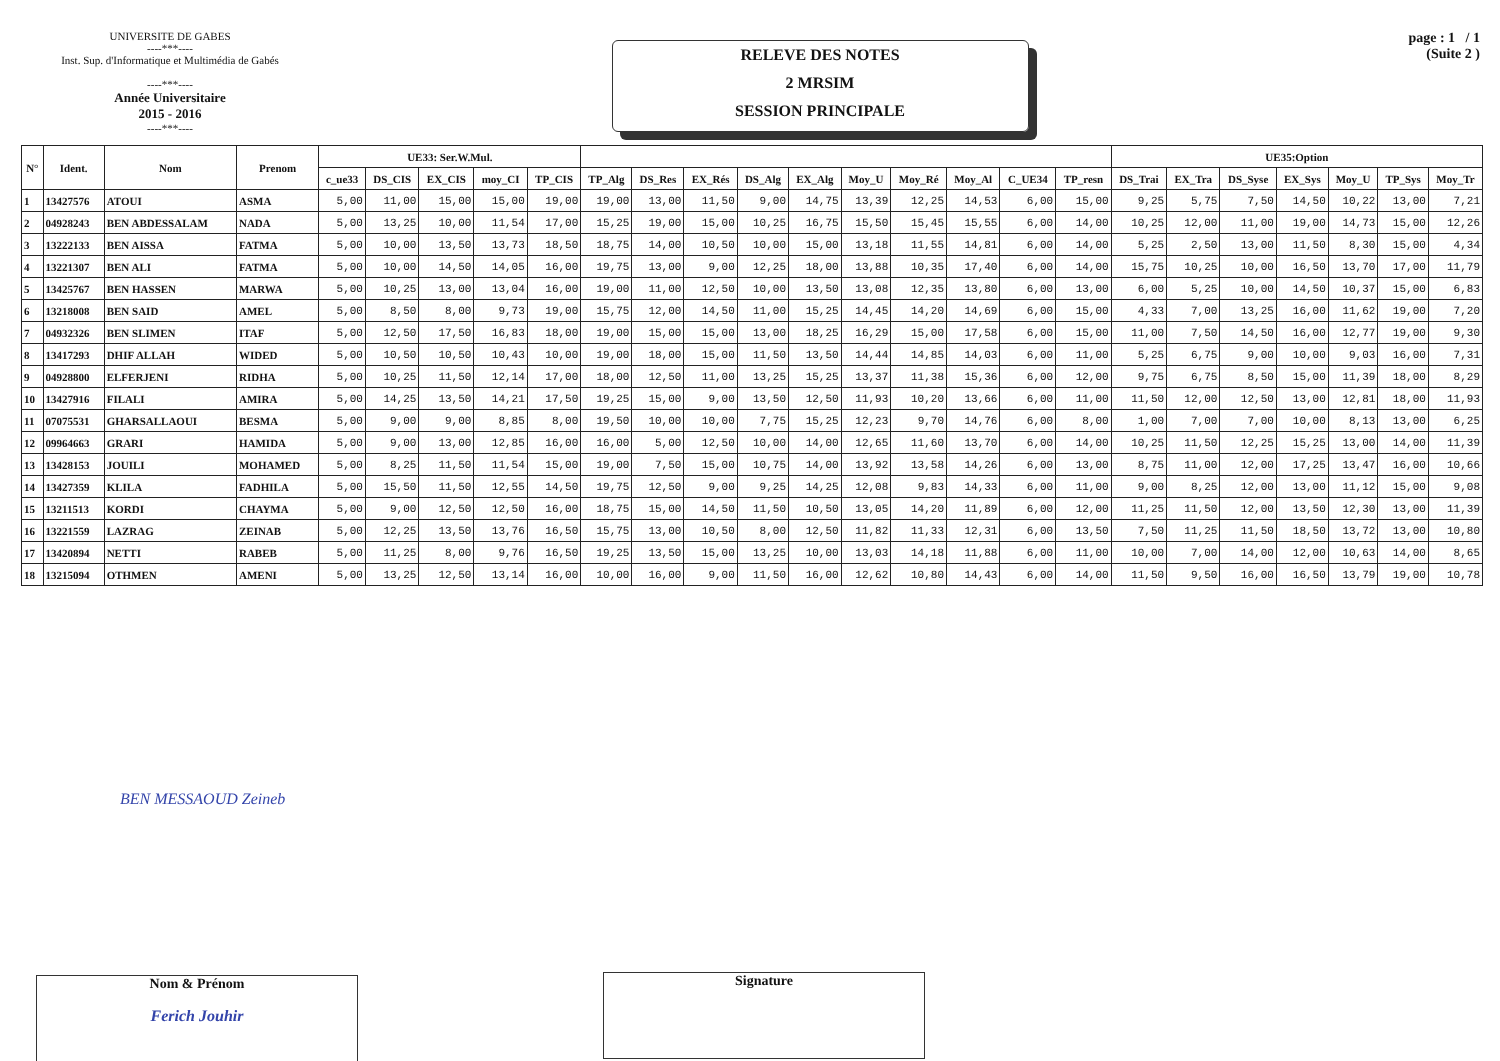UNIVERSITE DE GABES
----***----
Inst. Sup. d'Informatique et Multimédia de Gabés
----***----
Année Universitaire
2015 - 2016
----***----
RELEVE DES NOTES
2 MRSIM
SESSION PRINCIPALE
page : 1 / 1
(Suite 2 )
| N° | Ident. | Nom | Prenom | UE33: Ser.W.Mul. | | | | | | | | | | | | | | | UE35:Option | | | | | | |
| --- | --- | --- | --- | --- | --- | --- | --- | --- | --- | --- | --- | --- | --- | --- | --- | --- | --- | --- | --- | --- | --- | --- | --- | --- | --- |
| | | | | c_ue33 | DS_CIS | EX_CIS | moy_CI | TP_CIS | TP_Alg | DS_Res | EX_Rés | DS_Alg | EX_Alg | Moy_U | Moy_Ré | Moy_Al | C_UE34 | TP_resn | DS_Trai | EX_Tra | DS_Syse | EX_Sys | Moy_U | TP_Sys | Moy_Tr |
| 1 | 13427576 | ATOUI | ASMA | 5,00 | 11,00 | 15,00 | 15,00 | 19,00 | 19,00 | 13,00 | 11,50 | 9,00 | 14,75 | 13,39 | 12,25 | 14,53 | 6,00 | 15,00 | 9,25 | 5,75 | 7,50 | 14,50 | 10,22 | 13,00 | 7,21 |
| 2 | 04928243 | BEN ABDESSALAM | NADA | 5,00 | 13,25 | 10,00 | 11,54 | 17,00 | 15,25 | 19,00 | 15,00 | 10,25 | 16,75 | 15,50 | 15,45 | 15,55 | 6,00 | 14,00 | 10,25 | 12,00 | 11,00 | 19,00 | 14,73 | 15,00 | 12,26 |
| 3 | 13222133 | BEN AISSA | FATMA | 5,00 | 10,00 | 13,50 | 13,73 | 18,50 | 18,75 | 14,00 | 10,50 | 10,00 | 15,00 | 13,18 | 11,55 | 14,81 | 6,00 | 14,00 | 5,25 | 2,50 | 13,00 | 11,50 | 8,30 | 15,00 | 4,34 |
| 4 | 13221307 | BEN ALI | FATMA | 5,00 | 10,00 | 14,50 | 14,05 | 16,00 | 19,75 | 13,00 | 9,00 | 12,25 | 18,00 | 13,88 | 10,35 | 17,40 | 6,00 | 14,00 | 15,75 | 10,25 | 10,00 | 16,50 | 13,70 | 17,00 | 11,79 |
| 5 | 13425767 | BEN HASSEN | MARWA | 5,00 | 10,25 | 13,00 | 13,04 | 16,00 | 19,00 | 11,00 | 12,50 | 10,00 | 13,50 | 13,08 | 12,35 | 13,80 | 6,00 | 13,00 | 6,00 | 5,25 | 10,00 | 14,50 | 10,37 | 15,00 | 6,83 |
| 6 | 13218008 | BEN SAID | AMEL | 5,00 | 8,50 | 8,00 | 9,73 | 19,00 | 15,75 | 12,00 | 14,50 | 11,00 | 15,25 | 14,45 | 14,20 | 14,69 | 6,00 | 15,00 | 4,33 | 7,00 | 13,25 | 16,00 | 11,62 | 19,00 | 7,20 |
| 7 | 04932326 | BEN SLIMEN | ITAF | 5,00 | 12,50 | 17,50 | 16,83 | 18,00 | 19,00 | 15,00 | 15,00 | 13,00 | 18,25 | 16,29 | 15,00 | 17,58 | 6,00 | 15,00 | 11,00 | 7,50 | 14,50 | 16,00 | 12,77 | 19,00 | 9,30 |
| 8 | 13417293 | DHIF ALLAH | WIDED | 5,00 | 10,50 | 10,50 | 10,43 | 10,00 | 19,00 | 18,00 | 15,00 | 11,50 | 13,50 | 14,44 | 14,85 | 14,03 | 6,00 | 11,00 | 5,25 | 6,75 | 9,00 | 10,00 | 9,03 | 16,00 | 7,31 |
| 9 | 04928800 | ELFERJENI | RIDHA | 5,00 | 10,25 | 11,50 | 12,14 | 17,00 | 18,00 | 12,50 | 11,00 | 13,25 | 15,25 | 13,37 | 11,38 | 15,36 | 6,00 | 12,00 | 9,75 | 6,75 | 8,50 | 15,00 | 11,39 | 18,00 | 8,29 |
| 10 | 13427916 | FILALI | AMIRA | 5,00 | 14,25 | 13,50 | 14,21 | 17,50 | 19,25 | 15,00 | 9,00 | 13,50 | 12,50 | 11,93 | 10,20 | 13,66 | 6,00 | 11,00 | 11,50 | 12,00 | 12,50 | 13,00 | 12,81 | 18,00 | 11,93 |
| 11 | 07075531 | GHARSALLAOUI | BESMA | 5,00 | 9,00 | 9,00 | 8,85 | 8,00 | 19,50 | 10,00 | 10,00 | 7,75 | 15,25 | 12,23 | 9,70 | 14,76 | 6,00 | 8,00 | 1,00 | 7,00 | 7,00 | 10,00 | 8,13 | 13,00 | 6,25 |
| 12 | 09964663 | GRARI | HAMIDA | 5,00 | 9,00 | 13,00 | 12,85 | 16,00 | 16,00 | 5,00 | 12,50 | 10,00 | 14,00 | 12,65 | 11,60 | 13,70 | 6,00 | 14,00 | 10,25 | 11,50 | 12,25 | 15,25 | 13,00 | 14,00 | 11,39 |
| 13 | 13428153 | JOUILI | MOHAMED | 5,00 | 8,25 | 11,50 | 11,54 | 15,00 | 19,00 | 7,50 | 15,00 | 10,75 | 14,00 | 13,92 | 13,58 | 14,26 | 6,00 | 13,00 | 8,75 | 11,00 | 12,00 | 17,25 | 13,47 | 16,00 | 10,66 |
| 14 | 13427359 | KLILA | FADHILA | 5,00 | 15,50 | 11,50 | 12,55 | 14,50 | 19,75 | 12,50 | 9,00 | 9,25 | 14,25 | 12,08 | 9,83 | 14,33 | 6,00 | 11,00 | 9,00 | 8,25 | 12,00 | 13,00 | 11,12 | 15,00 | 9,08 |
| 15 | 13211513 | KORDI | CHAYMA | 5,00 | 9,00 | 12,50 | 12,50 | 16,00 | 18,75 | 15,00 | 14,50 | 11,50 | 10,50 | 13,05 | 14,20 | 11,89 | 6,00 | 12,00 | 11,25 | 11,50 | 12,00 | 13,50 | 12,30 | 13,00 | 11,39 |
| 16 | 13221559 | LAZRAG | ZEINAB | 5,00 | 12,25 | 13,50 | 13,76 | 16,50 | 15,75 | 13,00 | 10,50 | 8,00 | 12,50 | 11,82 | 11,33 | 12,31 | 6,00 | 13,50 | 7,50 | 11,25 | 11,50 | 18,50 | 13,72 | 13,00 | 10,80 |
| 17 | 13420894 | NETTI | RABEB | 5,00 | 11,25 | 8,00 | 9,76 | 16,50 | 19,25 | 13,50 | 15,00 | 13,25 | 10,00 | 13,03 | 14,18 | 11,88 | 6,00 | 11,00 | 10,00 | 7,00 | 14,00 | 12,00 | 10,63 | 14,00 | 8,65 |
| 18 | 13215094 | OTHMEN | AMENI | 5,00 | 13,25 | 12,50 | 13,14 | 16,00 | 10,00 | 16,00 | 9,00 | 11,50 | 16,00 | 12,62 | 10,80 | 14,43 | 6,00 | 14,00 | 11,50 | 9,50 | 16,00 | 16,50 | 13,79 | 19,00 | 10,78 |
BEN MESSAOUD Zeineb
Nom & Prénom
Ferich Jouhir
Signature